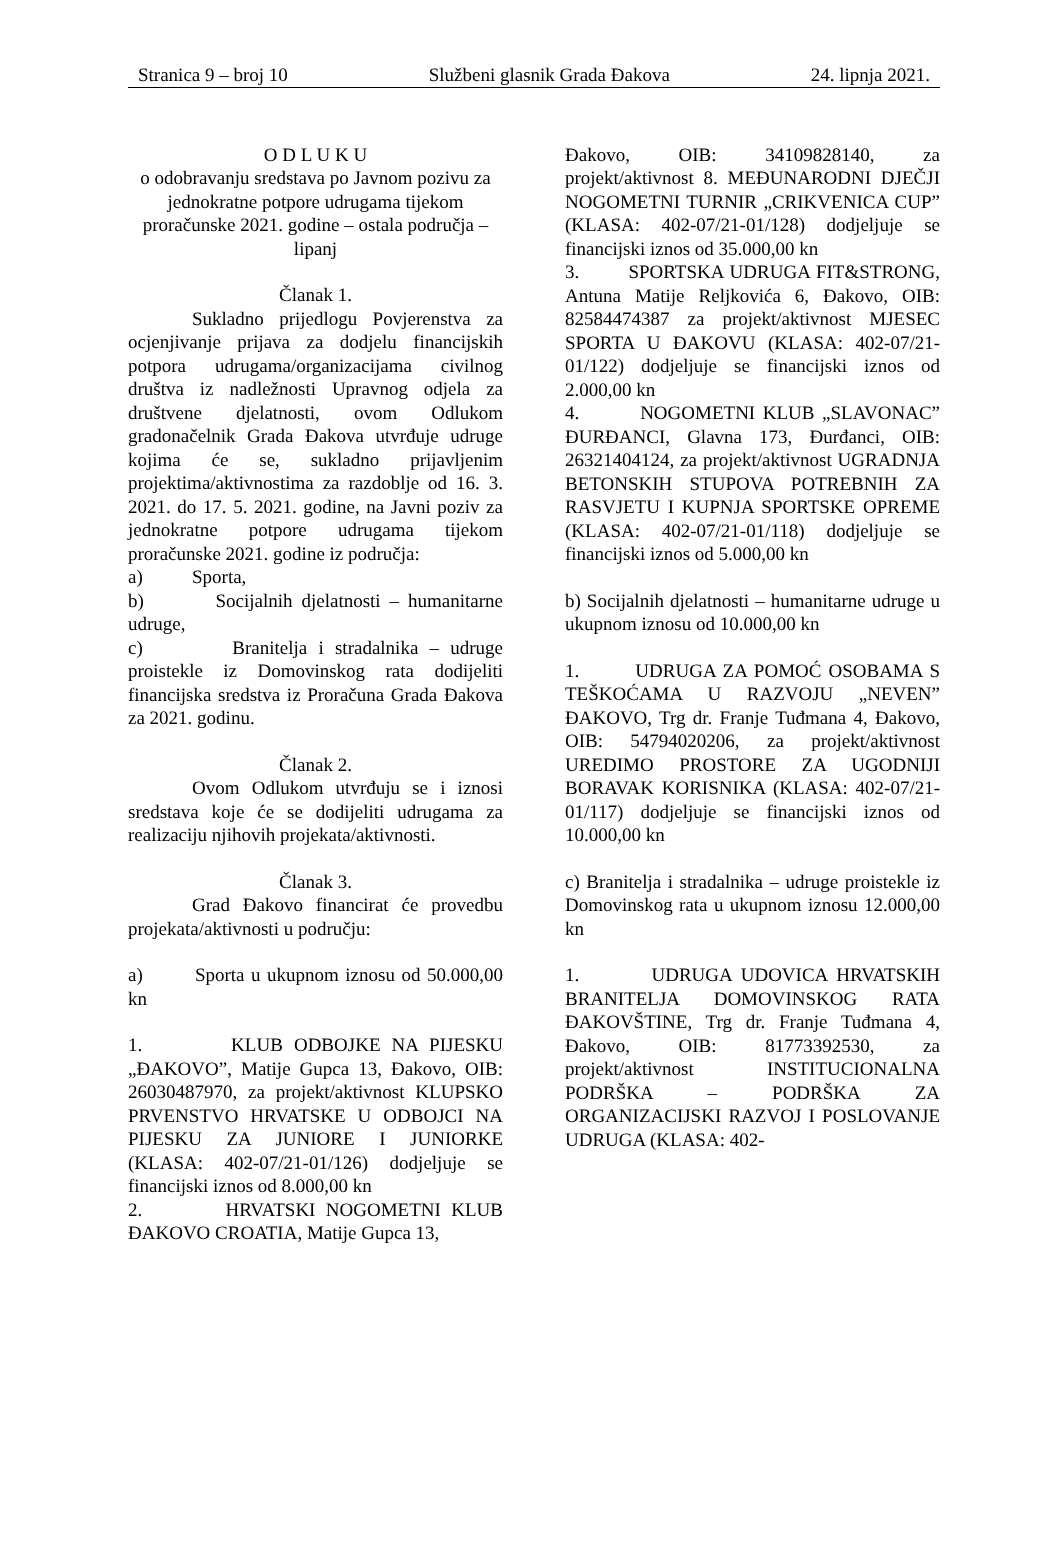Stranica 9 – broj 10 Službeni glasnik Grada Đakova 24. lipnja 2021.
O D L U K U
o odobravanju sredstava po Javnom pozivu za jednokratne potpore udrugama tijekom proračunske 2021. godine – ostala područja – lipanj
Članak 1.
Sukladno prijedlogu Povjerenstva za ocjenjivanje prijava za dodjelu financijskih potpora udrugama/organizacijama civilnog društva iz nadležnosti Upravnog odjela za društvene djelatnosti, ovom Odlukom gradonačelnik Grada Đakova utvrđuje udruge kojima će se, sukladno prijavljenim projektima/aktivnostima za razdoblje od 16. 3. 2021. do 17. 5. 2021. godine, na Javni poziv za jednokratne potpore udrugama tijekom proračunske 2021. godine iz područja:
a) Sporta,
b) Socijalnih djelatnosti – humanitarne udruge,
c) Branitelja i stradalnika – udruge proistekle iz Domovinskog rata dodijeliti financijska sredstva iz Proračuna Grada Đakova za 2021. godinu.
Članak 2.
Ovom Odlukom utvrđuju se i iznosi sredstava koje će se dodijeliti udrugama za realizaciju njihovih projekata/aktivnosti.
Članak 3.
Grad Đakovo financirat će provedbu projekata/aktivnosti u području:
a) Sporta u ukupnom iznosu od 50.000,00 kn
1. KLUB ODBOJKE NA PIJESKU „ĐAKOVO”, Matije Gupca 13, Đakovo, OIB: 26030487970, za projekt/aktivnost KLUPSKO PRVENSTVO HRVATSKE U ODBOJCI NA PIJESKU ZA JUNIORE I JUNIORKE (KLASA: 402-07/21-01/126) dodjeljuje se financijski iznos od 8.000,00 kn
2. HRVATSKI NOGOMETNI KLUB ĐAKOVO CROATIA, Matije Gupca 13,
Đakovo, OIB: 34109828140, za projekt/aktivnost 8. MEĐUNARODNI DJEČJI NOGOMETNI TURNIR „CRIKVENICA CUP” (KLASA: 402-07/21-01/128) dodjeljuje se financijski iznos od 35.000,00 kn
3. SPORTSKA UDRUGA FIT&STRONG, Antuna Matije Reljkovića 6, Đakovo, OIB: 82584474387 za projekt/aktivnost MJESEC SPORTA U ĐAKOVU (KLASA: 402-07/21-01/122) dodjeljuje se financijski iznos od 2.000,00 kn
4. NOGOMETNI KLUB „SLAVONAC” ĐURĐANCI, Glavna 173, Đurđanci, OIB: 26321404124, za projekt/aktivnost UGRADNJA BETONSKIH STUPOVA POTREBNIH ZA RASVJETU I KUPNJA SPORTSKE OPREME (KLASA: 402-07/21-01/118) dodjeljuje se financijski iznos od 5.000,00 kn
b) Socijalnih djelatnosti – humanitarne udruge u ukupnom iznosu od 10.000,00 kn
1. UDRUGA ZA POMOĆ OSOBAMA S TEŠKOĆAMA U RAZVOJU „NEVEN” ĐAKOVO, Trg dr. Franje Tuđmana 4, Đakovo, OIB: 54794020206, za projekt/aktivnost UREDIMO PROSTORE ZA UGODNIJI BORAVAK KORISNIKA (KLASA: 402-07/21-01/117) dodjeljuje se financijski iznos od 10.000,00 kn
c) Branitelja i stradalnika – udruge proistekle iz Domovinskog rata u ukupnom iznosu 12.000,00 kn
1. UDRUGA UDOVICA HRVATSKIH BRANITELJA DOMOVINSKOG RATA ĐAKOVŠTINE, Trg dr. Franje Tuđmana 4, Đakovo, OIB: 81773392530, za projekt/aktivnost INSTITUCIONALNA PODRŠKA – PODRŠKA ZA ORGANIZACIJSKI RAZVOJ I POSLOVANJE UDRUGA (KLASA: 402-